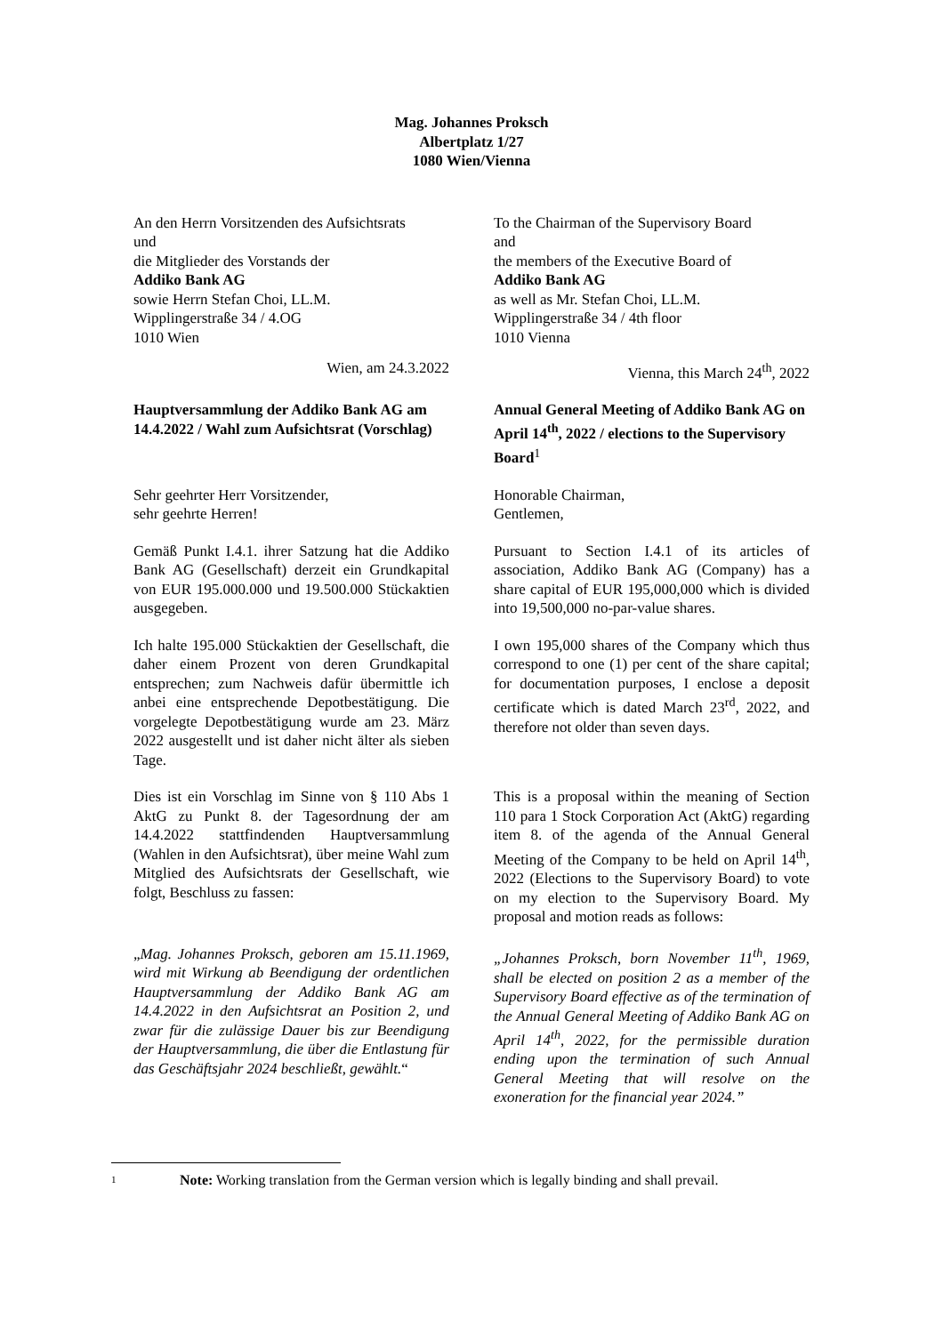Mag. Johannes Proksch
Albertplatz 1/27
1080 Wien/Vienna
An den Herrn Vorsitzenden des Aufsichtsrats
und
die Mitglieder des Vorstands der
Addiko Bank AG
sowie Herrn Stefan Choi, LL.M.
Wipplingerstraße 34 / 4.OG
1010 Wien
To the Chairman of the Supervisory Board
and
the members of the Executive Board of
Addiko Bank AG
as well as Mr. Stefan Choi, LL.M.
Wipplingerstraße 34 / 4th floor
1010 Vienna
Wien, am 24.3.2022 Vienna, this March 24<sup>th</sup>, 2022
Hauptversammlung der Addiko Bank AG am 14.4.2022 / Wahl zum Aufsichtsrat (Vorschlag)
Annual General Meeting of Addiko Bank AG on April 14<sup>th</sup>, 2022 / elections to the Supervisory Board<sup>1</sup>
Sehr geehrter Herr Vorsitzender,
sehr geehrte Herren!
Honorable Chairman,
Gentlemen,
Gemäß Punkt I.4.1. ihrer Satzung hat die Addiko Bank AG (Gesellschaft) derzeit ein Grundkapital von EUR 195.000.000 und 19.500.000 Stückaktien ausgegeben.
Pursuant to Section I.4.1 of its articles of association, Addiko Bank AG (Company) has a share capital of EUR 195,000,000 which is divided into 19,500,000 no-par-value shares.
Ich halte 195.000 Stückaktien der Gesellschaft, die daher einem Prozent von deren Grundkapital entsprechen; zum Nachweis dafür übermittle ich anbei eine entsprechende Depotbestätigung. Die vorgelegte Depotbestätigung wurde am 23. März 2022 ausgestellt und ist daher nicht älter als sieben Tage.
I own 195,000 shares of the Company which thus correspond to one (1) per cent of the share capital; for documentation purposes, I enclose a deposit certificate which is dated March 23<sup>rd</sup>, 2022, and therefore not older than seven days.
Dies ist ein Vorschlag im Sinne von § 110 Abs 1 AktG zu Punkt 8. der Tagesordnung der am 14.4.2022 stattfindenden Hauptversammlung (Wahlen in den Aufsichtsrat), über meine Wahl zum Mitglied des Aufsichtsrats der Gesellschaft, wie folgt, Beschluss zu fassen:
This is a proposal within the meaning of Section 110 para 1 Stock Corporation Act (AktG) regarding item 8. of the agenda of the Annual General Meeting of the Company to be held on April 14<sup>th</sup>, 2022 (Elections to the Supervisory Board) to vote on my election to the Supervisory Board. My proposal and motion reads as follows:
„Mag. Johannes Proksch, geboren am 15.11.1969, wird mit Wirkung ab Beendigung der ordentlichen Hauptversammlung der Addiko Bank AG am 14.4.2022 in den Aufsichtsrat an Position 2, und zwar für die zulässige Dauer bis zur Beendigung der Hauptversammlung, die über die Entlastung für das Geschäftsjahr 2024 beschließt, gewählt.“
„Johannes Proksch, born November 11<sup>th</sup>, 1969, shall be elected on position 2 as a member of the Supervisory Board effective as of the termination of the Annual General Meeting of Addiko Bank AG on April 14<sup>th</sup>, 2022, for the permissible duration ending upon the termination of such Annual General Meeting that will resolve on the exoneration for the financial year 2024.”
1 Note: Working translation from the German version which is legally binding and shall prevail.